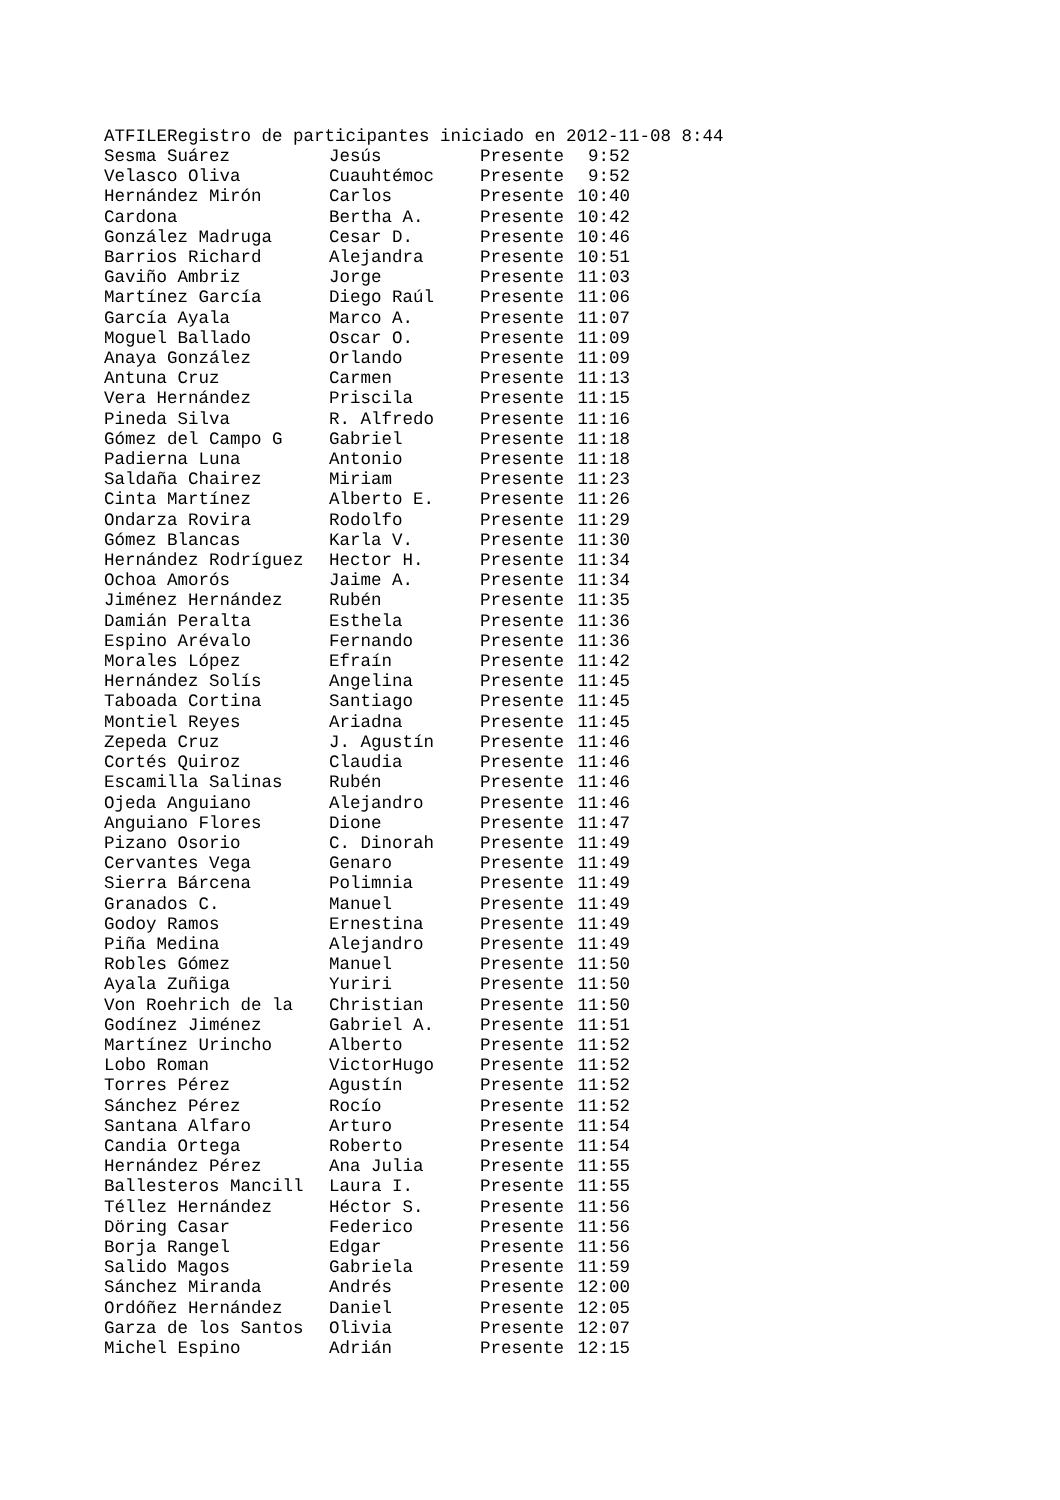ATFILERegistro de participantes iniciado en 2012-11-08 8:44
| Sesma Suárez | Jesús | Presente | 9:52 |
| Velasco Oliva | Cuauhtémoc | Presente | 9:52 |
| Hernández Mirón | Carlos | Presente | 10:40 |
| Cardona | Bertha A. | Presente | 10:42 |
| González Madruga | Cesar D. | Presente | 10:46 |
| Barrios Richard | Alejandra | Presente | 10:51 |
| Gaviño Ambriz | Jorge | Presente | 11:03 |
| Martínez García | Diego Raúl | Presente | 11:06 |
| García Ayala | Marco A. | Presente | 11:07 |
| Moguel Ballado | Oscar O. | Presente | 11:09 |
| Anaya González | Orlando | Presente | 11:09 |
| Antuna Cruz | Carmen | Presente | 11:13 |
| Vera Hernández | Priscila | Presente | 11:15 |
| Pineda Silva | R. Alfredo | Presente | 11:16 |
| Gómez del Campo G | Gabriel | Presente | 11:18 |
| Padierna Luna | Antonio | Presente | 11:18 |
| Saldaña Chairez | Miriam | Presente | 11:23 |
| Cinta Martínez | Alberto E. | Presente | 11:26 |
| Ondarza Rovira | Rodolfo | Presente | 11:29 |
| Gómez Blancas | Karla V. | Presente | 11:30 |
| Hernández Rodríguez | Hector H. | Presente | 11:34 |
| Ochoa Amorós | Jaime A. | Presente | 11:34 |
| Jiménez Hernández | Rubén | Presente | 11:35 |
| Damián Peralta | Esthela | Presente | 11:36 |
| Espino Arévalo | Fernando | Presente | 11:36 |
| Morales López | Efraín | Presente | 11:42 |
| Hernández Solís | Angelina | Presente | 11:45 |
| Taboada Cortina | Santiago | Presente | 11:45 |
| Montiel Reyes | Ariadna | Presente | 11:45 |
| Zepeda Cruz | J. Agustín | Presente | 11:46 |
| Cortés Quiroz | Claudia | Presente | 11:46 |
| Escamilla Salinas | Rubén | Presente | 11:46 |
| Ojeda Anguiano | Alejandro | Presente | 11:46 |
| Anguiano Flores | Dione | Presente | 11:47 |
| Pizano Osorio | C. Dinorah | Presente | 11:49 |
| Cervantes Vega | Genaro | Presente | 11:49 |
| Sierra Bárcena | Polimnia | Presente | 11:49 |
| Granados C. | Manuel | Presente | 11:49 |
| Godoy Ramos | Ernestina | Presente | 11:49 |
| Piña Medina | Alejandro | Presente | 11:49 |
| Robles Gómez | Manuel | Presente | 11:50 |
| Ayala Zuñiga | Yuriri | Presente | 11:50 |
| Von Roehrich de la | Christian | Presente | 11:50 |
| Godínez Jiménez | Gabriel A. | Presente | 11:51 |
| Martínez Urincho | Alberto | Presente | 11:52 |
| Lobo Roman | VictorHugo | Presente | 11:52 |
| Torres Pérez | Agustín | Presente | 11:52 |
| Sánchez Pérez | Rocío | Presente | 11:52 |
| Santana Alfaro | Arturo | Presente | 11:54 |
| Candia Ortega | Roberto | Presente | 11:54 |
| Hernández Pérez | Ana Julia | Presente | 11:55 |
| Ballesteros Mancill | Laura I. | Presente | 11:55 |
| Téllez Hernández | Héctor S. | Presente | 11:56 |
| Döring Casar | Federico | Presente | 11:56 |
| Borja Rangel | Edgar | Presente | 11:56 |
| Salido Magos | Gabriela | Presente | 11:59 |
| Sánchez Miranda | Andrés | Presente | 12:00 |
| Ordóñez Hernández | Daniel | Presente | 12:05 |
| Garza de los Santos | Olivia | Presente | 12:07 |
| Michel Espino | Adrián | Presente | 12:15 |